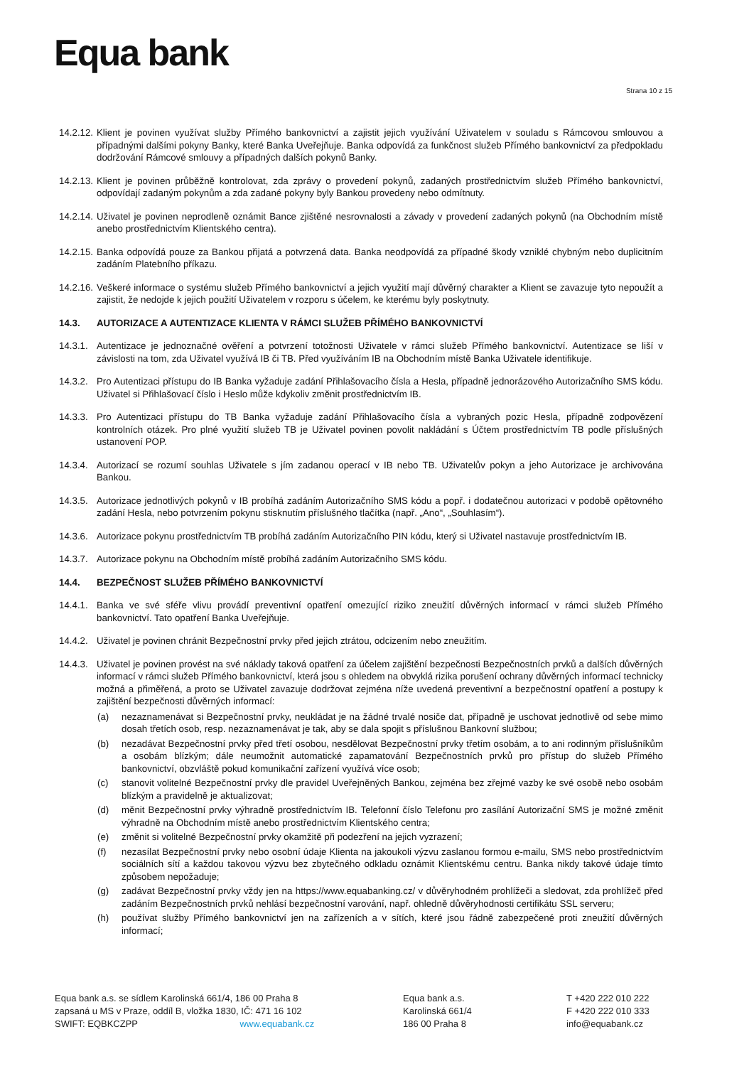Equa bank
Strana 10 z 15
14.2.12.
Klient je povinen využívat služby Přímého bankovnictví a zajistit jejich využívání Uživatelem v souladu s Rámcovou smlouvou a případnými dalšími pokyny Banky, které Banka Uveřejňuje. Banka odpovídá za funkčnost služeb Přímého bankovnictví za předpokladu dodržování Rámcové smlouvy a případných dalších pokynů Banky.
14.2.13.
Klient je povinen průběžně kontrolovat, zda zprávy o provedení pokynů, zadaných prostřednictvím služeb Přímého bankovnictví, odpovídají zadaným pokynům a zda zadané pokyny byly Bankou provedeny nebo odmítnuty.
14.2.14.
Uživatel je povinen neprodleně oznámit Bance zjištěné nesrovnalosti a závady v provedení zadaných pokynů (na Obchodním místě anebo prostřednictvím Klientského centra).
14.2.15.
Banka odpovídá pouze za Bankou přijatá a potvrzená data. Banka neodpovídá za případné škody vzniklé chybným nebo duplicitním zadáním Platebního příkazu.
14.2.16.
Veškeré informace o systému služeb Přímého bankovnictví a jejich využití mají důvěrný charakter a Klient se zavazuje tyto nepoužít a zajistit, že nedojde k jejich použití Uživatelem v rozporu s účelem, ke kterému byly poskytnuty.
14.3. AUTORIZACE A AUTENTIZACE KLIENTA V RÁMCI SLUŽEB PŘÍMÉHO BANKOVNICTVÍ
14.3.1.
Autentizace je jednoznačné ověření a potvrzení totožnosti Uživatele v rámci služeb Přímého bankovnictví. Autentizace se liší v závislosti na tom, zda Uživatel využívá IB či TB. Před využíváním IB na Obchodním místě Banka Uživatele identifikuje.
14.3.2.
Pro Autentizaci přístupu do IB Banka vyžaduje zadání Přihlašovacího čísla a Hesla, případně jednorázového Autorizačního SMS kódu. Uživatel si Přihlašovací číslo i Heslo může kdykoliv změnit prostřednictvím IB.
14.3.3.
Pro Autentizaci přístupu do TB Banka vyžaduje zadání Přihlašovacího čísla a vybraných pozic Hesla, případně zodpovězení kontrolních otázek. Pro plné využití služeb TB je Uživatel povinen povolit nakládání s Účtem prostřednictvím TB podle příslušných ustanovení POP.
14.3.4.
Autorizací se rozumí souhlas Uživatele s jím zadanou operací v IB nebo TB. Uživatelův pokyn a jeho Autorizace je archivována Bankou.
14.3.5.
Autorizace jednotlivých pokynů v IB probíhá zadáním Autorizačního SMS kódu a popř. i dodatečnou autorizaci v podobě opětovného zadání Hesla, nebo potvrzením pokynu stisknutím příslušného tlačítka (např. „Ano“, „Souhlasím“).
14.3.6.
Autorizace pokynu prostřednictvím TB probíhá zadáním Autorizačního PIN kódu, který si Uživatel nastavuje prostřednictvím IB.
14.3.7.
Autorizace pokynu na Obchodním místě probíhá zadáním Autorizačního SMS kódu.
14.4. BEZPEČNOST SLUŽEB PŘÍMÉHO BANKOVNICTVÍ
14.4.1.
Banka ve své sféře vlivu provádí preventivní opatření omezující riziko zneužití důvěrných informací v rámci služeb Přímého bankovnictví. Tato opatření Banka Uveřejňuje.
14.4.2.
Uživatel je povinen chránit Bezpečnostní prvky před jejich ztrátou, odcizením nebo zneužitím.
14.4.3.
Uživatel je povinen provést na své náklady taková opatření za účelem zajištění bezpečnosti Bezpečnostních prvků a dalších důvěrných informací v rámci služeb Přímého bankovnictví, která jsou s ohledem na obvyklá rizika porušení ochrany důvěrných informací technicky možná a přiměřená, a proto se Uživatel zavazuje dodržovat zejména níže uvedená preventivní a bezpečnostní opatření a postupy k zajištění bezpečnosti důvěrných informací:
(a) nezaznamenávat si Bezpečnostní prvky, neukládat je na žádné trvalé nosiče dat, případně je uschovat jednotlivě od sebe mimo dosah třetích osob, resp. nezaznamenávat je tak, aby se dala spojit s příslušnou Bankovní službou;
(b) nezadávat Bezpečnostní prvky před třetí osobou, nesdělovat Bezpečnostní prvky třetím osobám, a to ani rodinným příslušníkům a osobám blízkým; dále neumožnit automatické zapamatování Bezpečnostních prvků pro přístup do služeb Přímého bankovnictví, obzvláště pokud komunikační zařízení využívá více osob;
(c) stanovit volitelné Bezpečnostní prvky dle pravidel Uveřejněných Bankou, zejména bez zřejmé vazby ke své osobě nebo osobám blízkým a pravidelně je aktualizovat;
(d) měnit Bezpečnostní prvky výhradně prostřednictvím IB. Telefonní číslo Telefonu pro zasílání Autorizační SMS je možné změnit výhradně na Obchodním místě anebo prostřednictvím Klientského centra;
(e) změnit si volitelné Bezpečnostní prvky okamžitě při podezření na jejich vyzrazení;
(f) nezasílat Bezpečnostní prvky nebo osobní údaje Klienta na jakoukoli výzvu zaslanou formou e-mailu, SMS nebo prostřednictvím sociálních sítí a každou takovou výzvu bez zbytečného odkladu oznámit Klientskému centru. Banka nikdy takové údaje tímto způsobem nepožaduje;
(g) zadávat Bezpečnostní prvky vždy jen na https://www.equabanking.cz/ v důvěryhodném prohlížeči a sledovat, zda prohlížeč před zadáním Bezpečnostních prvků nehlásí bezpečnostní varování, např. ohledně důvěryhodnosti certifikátu SSL serveru;
(h) používat služby Přímého bankovnictví jen na zařízeních a v sítích, které jsou řádně zabezpečené proti zneužití důvěrných informací;
Equa bank a.s. se sídlem Karolinská 661/4, 186 00 Praha 8
zapsaná u MS v Praze, oddíl B, vložka 1830, IČ: 471 16 102
SWIFT: EQBKCZPP www.equabank.cz
Equa bank a.s.
Karolinská 661/4
186 00 Praha 8
T +420 222 010 222
F +420 222 010 333
info@equabank.cz